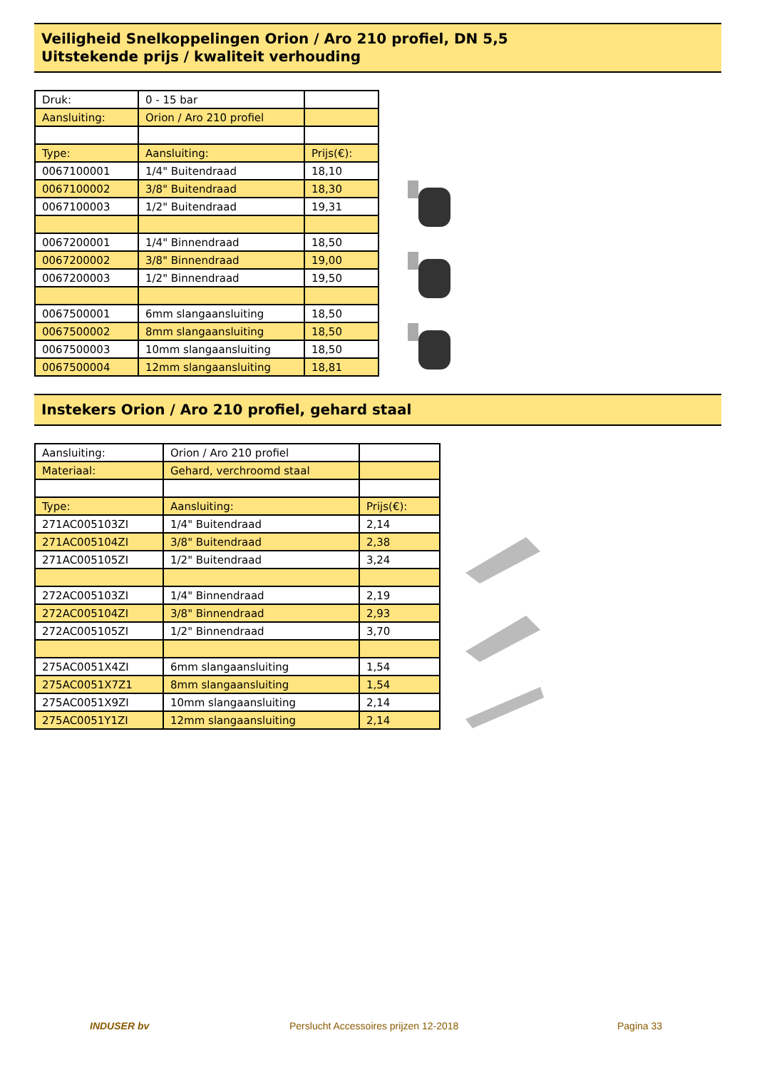Veiligheid Snelkoppelingen Orion / Aro 210 profiel, DN 5,5
Uitstekende prijs / kwaliteit verhouding
| Druk: | 0 - 15 bar | |
| Aansluiting: | Orion / Aro 210 profiel | |
| Type: | Aansluiting: | Prijs(€): |
| 0067100001 | 1/4" Buitendraad | 18,10 |
| 0067100002 | 3/8" Buitendraad | 18,30 |
| 0067100003 | 1/2" Buitendraad | 19,31 |
| 0067200001 | 1/4" Binnendraad | 18,50 |
| 0067200002 | 3/8" Binnendraad | 19,00 |
| 0067200003 | 1/2" Binnendraad | 19,50 |
| 0067500001 | 6mm slangaansluiting | 18,50 |
| 0067500002 | 8mm slangaansluiting | 18,50 |
| 0067500003 | 10mm slangaansluiting | 18,50 |
| 0067500004 | 12mm slangaansluiting | 18,81 |
Instekers Orion / Aro 210 profiel, gehard staal
| Aansluiting: | Orion / Aro 210 profiel | |
| Materiaal: | Gehard, verchroomd staal | |
| Type: | Aansluiting: | Prijs(€): |
| 271AC005103ZI | 1/4" Buitendraad | 2,14 |
| 271AC005104ZI | 3/8" Buitendraad | 2,38 |
| 271AC005105ZI | 1/2" Buitendraad | 3,24 |
| 272AC005103ZI | 1/4" Binnendraad | 2,19 |
| 272AC005104ZI | 3/8" Binnendraad | 2,93 |
| 272AC005105ZI | 1/2" Binnendraad | 3,70 |
| 275AC0051X4ZI | 6mm slangaansluiting | 1,54 |
| 275AC0051X7Z1 | 8mm slangaansluiting | 1,54 |
| 275AC0051X9ZI | 10mm slangaansluiting | 2,14 |
| 275AC0051Y1ZI | 12mm slangaansluiting | 2,14 |
INDUSER bv Perslucht Accessoires prijzen 12-2018 Pagina 33